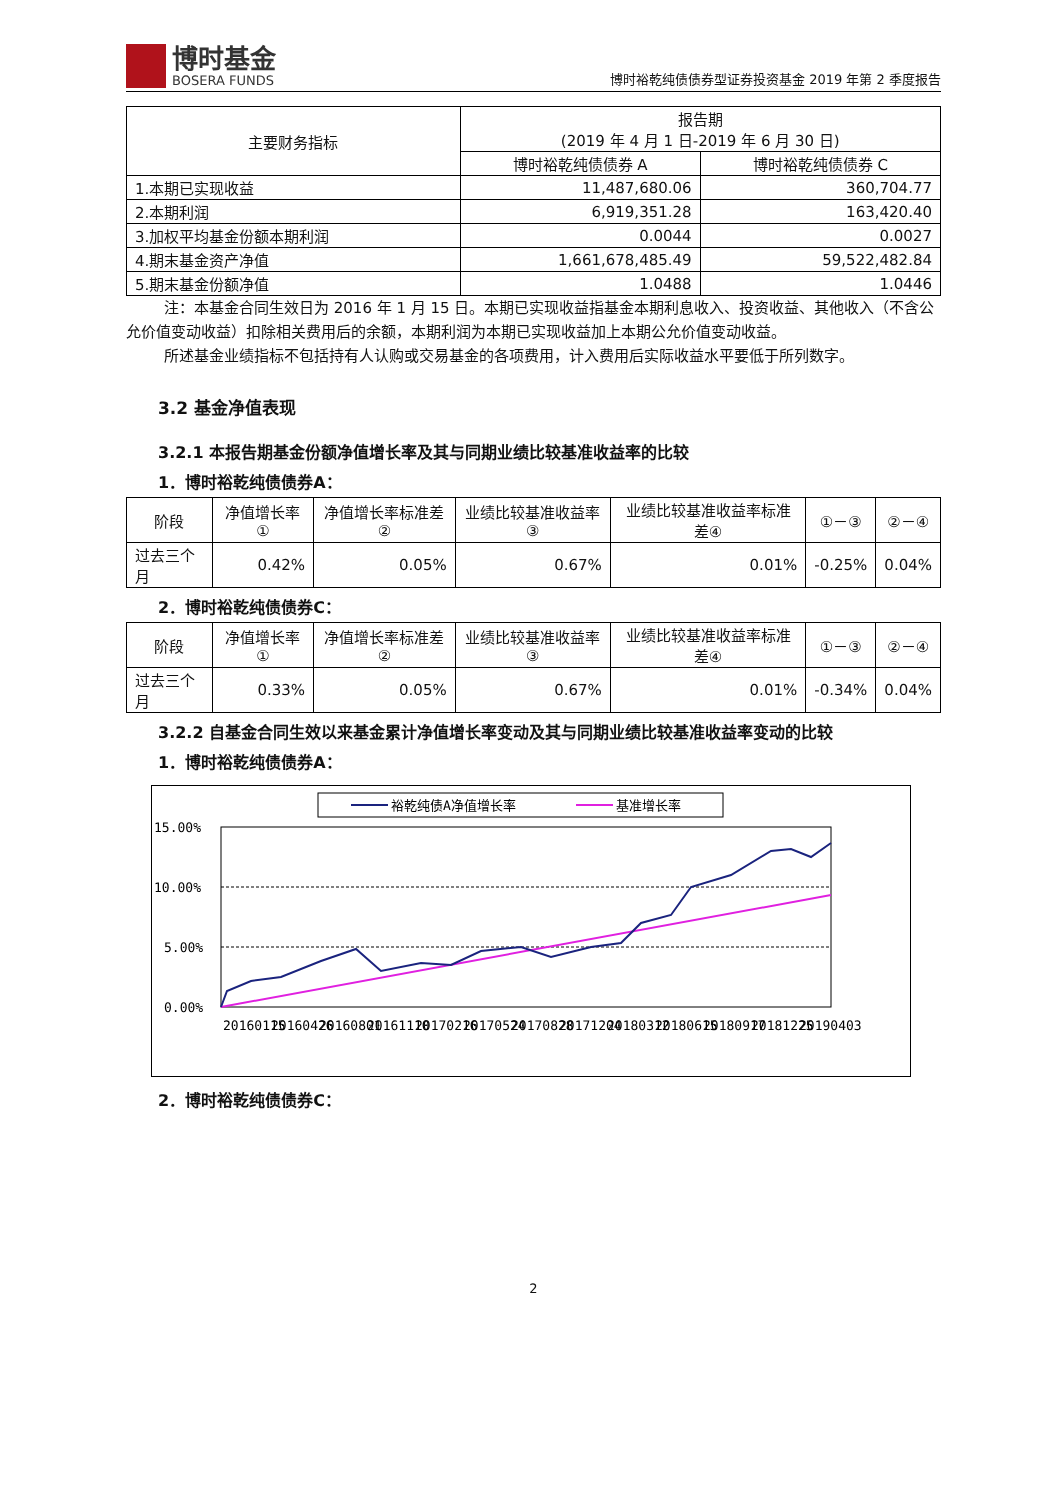博时基金
BOSERA FUNDS
博时裕乾纯债债券型证券投资基金 2019 年第 2 季度报告
| 主要财务指标 | 报告期 (2019 年 4 月 1 日-2019 年 6 月 30 日) | |
| --- | --- | --- |
| | 博时裕乾纯债债券 A | 博时裕乾纯债债券 C |
| 1.本期已实现收益 | 11,487,680.06 | 360,704.77 |
| 2.本期利润 | 6,919,351.28 | 163,420.40 |
| 3.加权平均基金份额本期利润 | 0.0044 | 0.0027 |
| 4.期末基金资产净值 | 1,661,678,485.49 | 59,522,482.84 |
| 5.期末基金份额净值 | 1.0488 | 1.0446 |
注：本基金合同生效日为 2016 年 1 月 15 日。本期已实现收益指基金本期利息收入、投资收益、其他收入（不含公允价值变动收益）扣除相关费用后的余额，本期利润为本期已实现收益加上本期公允价值变动收益。
所述基金业绩指标不包括持有人认购或交易基金的各项费用，计入费用后实际收益水平要低于所列数字。
3.2 基金净值表现
3.2.1 本报告期基金份额净值增长率及其与同期业绩比较基准收益率的比较
1．博时裕乾纯债债券A：
| 阶段 | 净值增长率① | 净值增长率标准差② | 业绩比较基准收益率③ | 业绩比较基准收益率标准差④ | ①－③ | ②－④ |
| --- | --- | --- | --- | --- | --- | --- |
| 过去三个月 | 0.42% | 0.05% | 0.67% | 0.01% | -0.25% | 0.04% |
2．博时裕乾纯债债券C：
| 阶段 | 净值增长率① | 净值增长率标准差② | 业绩比较基准收益率③ | 业绩比较基准收益率标准差④ | ①－③ | ②－④ |
| --- | --- | --- | --- | --- | --- | --- |
| 过去三个月 | 0.33% | 0.05% | 0.67% | 0.01% | -0.34% | 0.04% |
3.2.2 自基金合同生效以来基金累计净值增长率变动及其与同期业绩比较基准收益率变动的比较
1．博时裕乾纯债债券A：
裕乾纯债A净值增长率
基准增长率
15.00%
10.00%
5.00%
0.00%
20160115
20160426
20160801
20161110
20170216
20170524
20170828
20171204
20180312
20180615
20180917
20181225
20190403
2．博时裕乾纯债债券C：
2